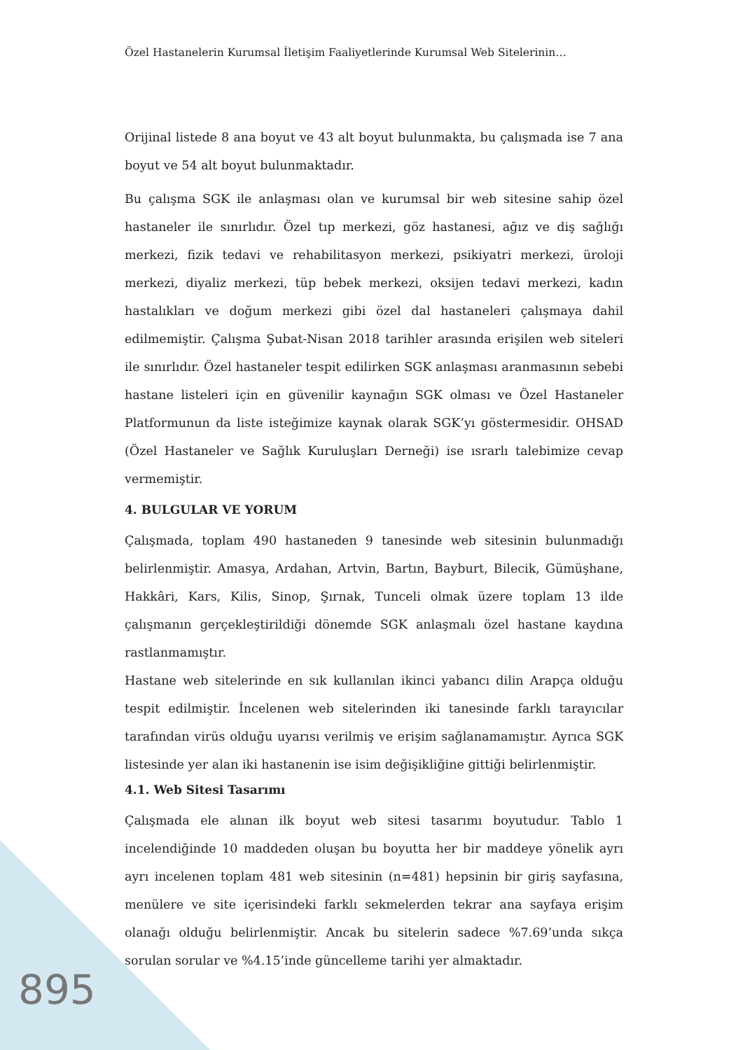Özel Hastanelerin Kurumsal İletişim Faaliyetlerinde Kurumsal Web Sitelerinin…
Orijinal listede 8 ana boyut ve 43 alt boyut bulunmakta, bu çalışmada ise 7 ana boyut ve 54 alt boyut bulunmaktadır.
Bu çalışma SGK ile anlaşması olan ve kurumsal bir web sitesine sahip özel hastaneler ile sınırlıdır. Özel tıp merkezi, göz hastanesi, ağız ve diş sağlığı merkezi, fizik tedavi ve rehabilitasyon merkezi, psikiyatri merkezi, üroloji merkezi, diyaliz merkezi, tüp bebek merkezi, oksijen tedavi merkezi, kadın hastalıkları ve doğum merkezi gibi özel dal hastaneleri çalışmaya dahil edilmemiştir. Çalışma Şubat-Nisan 2018 tarihler arasında erişilen web siteleri ile sınırlıdır. Özel hastaneler tespit edilirken SGK anlaşması aranmasının sebebi hastane listeleri için en güvenilir kaynağın SGK olması ve Özel Hastaneler Platformunun da liste isteğimize kaynak olarak SGK’yı göstermesidir. OHSAD (Özel Hastaneler ve Sağlık Kuruluşları Derneği) ise ısrarlı talebimize cevap vermemiştir.
4. BULGULAR VE YORUM
Çalışmada, toplam 490 hastaneden 9 tanesinde web sitesinin bulunmadığı belirlenmiştir. Amasya, Ardahan, Artvin, Bartın, Bayburt, Bilecik, Gümüşhane, Hakkâri, Kars, Kilis, Sinop, Şırnak, Tunceli olmak üzere toplam 13 ilde çalışmanın gerçekleştirildiği dönemde SGK anlaşmalı özel hastane kaydına rastlanmamıştır.
Hastane web sitelerinde en sık kullanılan ikinci yabancı dilin Arapça olduğu tespit edilmiştir. İncelenen web sitelerinden iki tanesinde farklı tarayıcılar tarafından virüs olduğu uyarısı verilmiş ve erişim sağlanamamıştır. Ayrıca SGK listesinde yer alan iki hastanenin ise isim değişikliğine gittiği belirlenmiştir.
4.1. Web Sitesi Tasarımı
Çalışmada ele alınan ilk boyut web sitesi tasarımı boyutudur. Tablo 1 incelendiğinde 10 maddeden oluşan bu boyutta her bir maddeye yönelik ayrı ayrı incelenen toplam 481 web sitesinin (n=481) hepsinin bir giriş sayfasına, menülere ve site içerisindeki farklı sekmelerden tekrar ana sayfaya erişim olanağı olduğu belirlenmiştir. Ancak bu sitelerin sadece %7.69’unda sıkça sorulan sorular ve %4.15’inde güncelleme tarihi yer almaktadır.
895